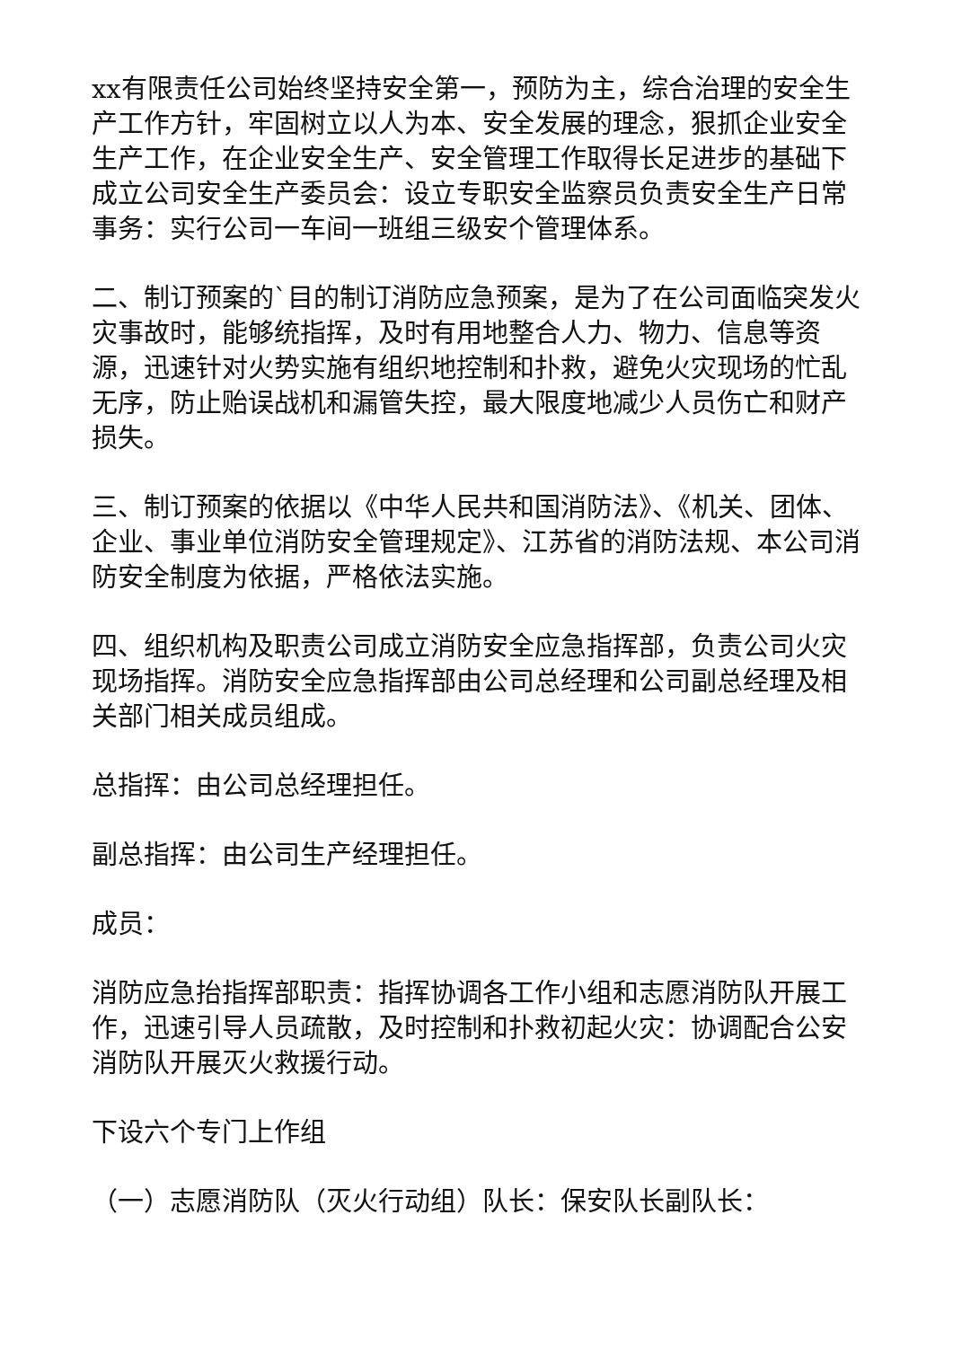xx有限责任公司始终坚持安全第一，预防为主，综合治理的安全生产工作方针，牢固树立以人为本、安全发展的理念，狠抓企业安全生产工作，在企业安全生产、安全管理工作取得长足进步的基础下成立公司安全生产委员会：设立专职安全监察员负责安全生产日常事务：实行公司一车间一班组三级安个管理体系。
二、制订预案的`目的制订消防应急预案，是为了在公司面临突发火灾事故时，能够统指挥，及时有用地整合人力、物力、信息等资源，迅速针对火势实施有组织地控制和扑救，避免火灾现场的忙乱无序，防止贻误战机和漏管失控，最大限度地减少人员伤亡和财产损失。
三、制订预案的依据以《中华人民共和国消防法》、《机关、团体、企业、事业单位消防安全管理规定》、江苏省的消防法规、本公司消防安全制度为依据，严格依法实施。
四、组织机构及职责公司成立消防安全应急指挥部，负责公司火灾现场指挥。消防安全应急指挥部由公司总经理和公司副总经理及相关部门相关成员组成。
总指挥：由公司总经理担任。
副总指挥：由公司生产经理担任。
成员：
消防应急抬指挥部职责：指挥协调各工作小组和志愿消防队开展工作，迅速引导人员疏散，及时控制和扑救初起火灾：协调配合公安消防队开展灭火救援行动。
下设六个专门上作组
（一）志愿消防队（灭火行动组）队长：保安队长副队长：